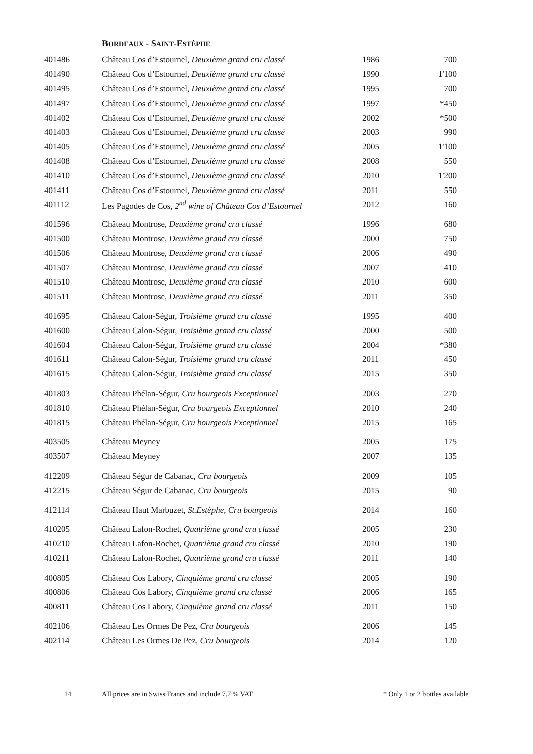BORDEAUX - SAINT-ESTÈPHE
| 401486 | Château Cos d’Estournel, Deuxième grand cru classé | 1986 | 700 |
| 401490 | Château Cos d’Estournel, Deuxième grand cru classé | 1990 | 1'100 |
| 401495 | Château Cos d’Estournel, Deuxième grand cru classé | 1995 | 700 |
| 401497 | Château Cos d’Estournel, Deuxième grand cru classé | 1997 | *450 |
| 401402 | Château Cos d’Estournel, Deuxième grand cru classé | 2002 | *500 |
| 401403 | Château Cos d’Estournel, Deuxième grand cru classé | 2003 | 990 |
| 401405 | Château Cos d’Estournel, Deuxième grand cru classé | 2005 | 1'100 |
| 401408 | Château Cos d’Estournel, Deuxième grand cru classé | 2008 | 550 |
| 401410 | Château Cos d’Estournel, Deuxième grand cru classé | 2010 | 1'200 |
| 401411 | Château Cos d’Estournel, Deuxième grand cru classé | 2011 | 550 |
| 401112 | Les Pagodes de Cos, 2<sup>nd</sup> wine of Château Cos d’Estournel | 2012 | 160 |
| 401596 | Château Montrose, Deuxième grand cru classé | 1996 | 680 |
| 401500 | Château Montrose, Deuxième grand cru classé | 2000 | 750 |
| 401506 | Château Montrose, Deuxième grand cru classé | 2006 | 490 |
| 401507 | Château Montrose, Deuxième grand cru classé | 2007 | 410 |
| 401510 | Château Montrose, Deuxième grand cru classé | 2010 | 600 |
| 401511 | Château Montrose, Deuxième grand cru classé | 2011 | 350 |
| 401695 | Château Calon-Ségur, Troisième grand cru classé | 1995 | 400 |
| 401600 | Château Calon-Ségur, Troisième grand cru classé | 2000 | 500 |
| 401604 | Château Calon-Ségur, Troisième grand cru classé | 2004 | *380 |
| 401611 | Château Calon-Ségur, Troisième grand cru classé | 2011 | 450 |
| 401615 | Château Calon-Ségur, Troisième grand cru classé | 2015 | 350 |
| 401803 | Château Phélan-Ségur, Cru bourgeois Exceptionnel | 2003 | 270 |
| 401810 | Château Phélan-Ségur, Cru bourgeois Exceptionnel | 2010 | 240 |
| 401815 | Château Phélan-Ségur, Cru bourgeois Exceptionnel | 2015 | 165 |
| 403505 | Château Meyney | 2005 | 175 |
| 403507 | Château Meyney | 2007 | 135 |
| 412209 | Château Ségur de Cabanac, Cru bourgeois | 2009 | 105 |
| 412215 | Château Ségur de Cabanac, Cru bourgeois | 2015 | 90 |
| 412114 | Château Haut Marbuzet, St.Estèphe, Cru bourgeois | 2014 | 160 |
| 410205 | Château Lafon-Rochet, Quatrième grand cru classé | 2005 | 230 |
| 410210 | Château Lafon-Rochet, Quatrième grand cru classé | 2010 | 190 |
| 410211 | Château Lafon-Rochet, Quatrième grand cru classé | 2011 | 140 |
| 400805 | Château Cos Labory, Cinquième grand cru classé | 2005 | 190 |
| 400806 | Château Cos Labory, Cinquième grand cru classé | 2006 | 165 |
| 400811 | Château Cos Labory, Cinquième grand cru classé | 2011 | 150 |
| 402106 | Château Les Ormes De Pez, Cru bourgeois | 2006 | 145 |
| 402114 | Château Les Ormes De Pez, Cru bourgeois | 2014 | 120 |
14 All prices are in Swiss Francs and include 7.7 % VAT * Only 1 or 2 bottles available